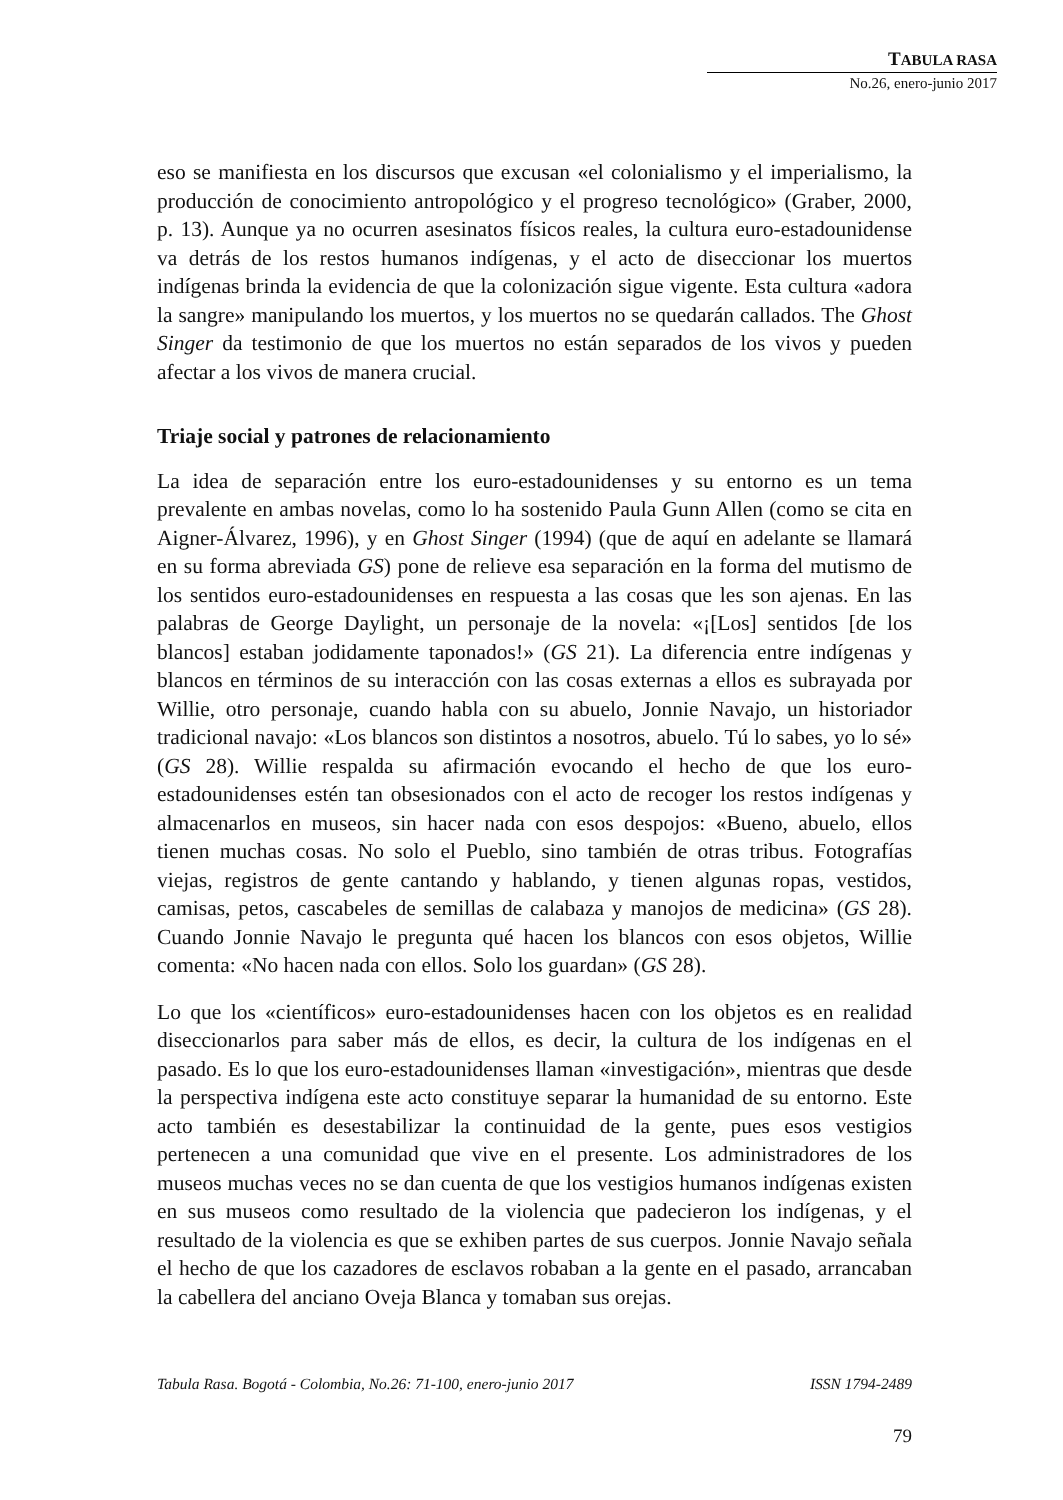TABULA RASA
No.26, enero-junio 2017
eso se manifiesta en los discursos que excusan «el colonialismo y el imperialismo, la producción de conocimiento antropológico y el progreso tecnológico» (Graber, 2000, p. 13). Aunque ya no ocurren asesinatos físicos reales, la cultura euro-estadounidense va detrás de los restos humanos indígenas, y el acto de diseccionar los muertos indígenas brinda la evidencia de que la colonización sigue vigente. Esta cultura «adora la sangre» manipulando los muertos, y los muertos no se quedarán callados. The Ghost Singer da testimonio de que los muertos no están separados de los vivos y pueden afectar a los vivos de manera crucial.
Triaje social y patrones de relacionamiento
La idea de separación entre los euro-estadounidenses y su entorno es un tema prevalente en ambas novelas, como lo ha sostenido Paula Gunn Allen (como se cita en Aigner-Álvarez, 1996), y en Ghost Singer (1994) (que de aquí en adelante se llamará en su forma abreviada GS) pone de relieve esa separación en la forma del mutismo de los sentidos euro-estadounidenses en respuesta a las cosas que les son ajenas. En las palabras de George Daylight, un personaje de la novela: «¡[Los] sentidos [de los blancos] estaban jodidamente taponados!» (GS 21). La diferencia entre indígenas y blancos en términos de su interacción con las cosas externas a ellos es subrayada por Willie, otro personaje, cuando habla con su abuelo, Jonnie Navajo, un historiador tradicional navajo: «Los blancos son distintos a nosotros, abuelo. Tú lo sabes, yo lo sé» (GS 28). Willie respalda su afirmación evocando el hecho de que los euro-estadounidenses estén tan obsesionados con el acto de recoger los restos indígenas y almacenarlos en museos, sin hacer nada con esos despojos: «Bueno, abuelo, ellos tienen muchas cosas. No solo el Pueblo, sino también de otras tribus. Fotografías viejas, registros de gente cantando y hablando, y tienen algunas ropas, vestidos, camisas, petos, cascabeles de semillas de calabaza y manojos de medicina» (GS 28). Cuando Jonnie Navajo le pregunta qué hacen los blancos con esos objetos, Willie comenta: «No hacen nada con ellos. Solo los guardan» (GS 28).
Lo que los «científicos» euro-estadounidenses hacen con los objetos es en realidad diseccionarlos para saber más de ellos, es decir, la cultura de los indígenas en el pasado. Es lo que los euro-estadounidenses llaman «investigación», mientras que desde la perspectiva indígena este acto constituye separar la humanidad de su entorno. Este acto también es desestabilizar la continuidad de la gente, pues esos vestigios pertenecen a una comunidad que vive en el presente. Los administradores de los museos muchas veces no se dan cuenta de que los vestigios humanos indígenas existen en sus museos como resultado de la violencia que padecieron los indígenas, y el resultado de la violencia es que se exhiben partes de sus cuerpos. Jonnie Navajo señala el hecho de que los cazadores de esclavos robaban a la gente en el pasado, arrancaban la cabellera del anciano Oveja Blanca y tomaban sus orejas.
Tabula Rasa. Bogotá - Colombia, No.26: 71-100, enero-junio 2017 ISSN 1794-2489
79